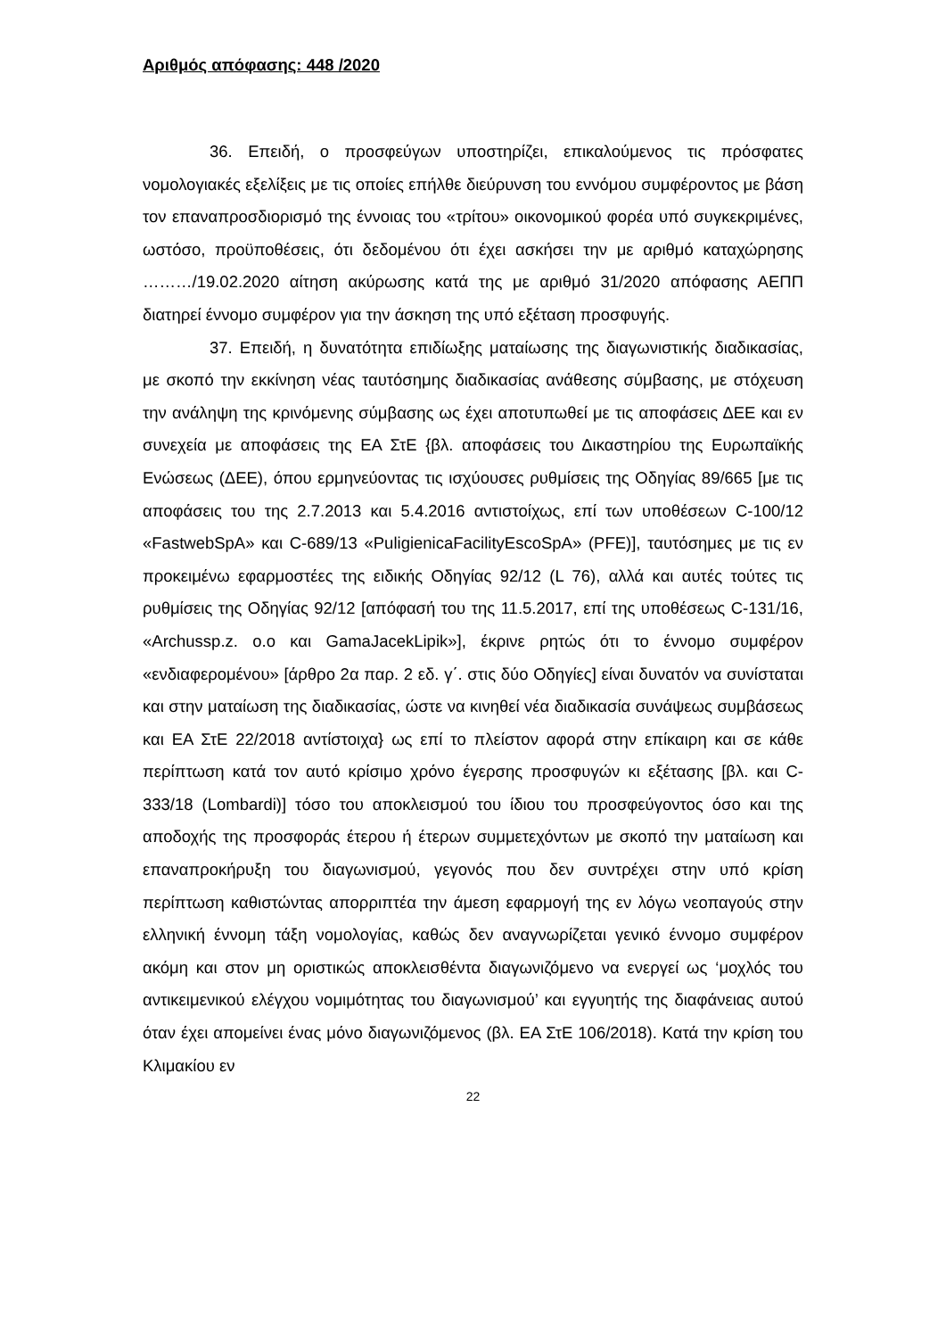Αριθμός απόφασης: 448 /2020
36. Επειδή, ο προσφεύγων υποστηρίζει, επικαλούμενος τις πρόσφατες νομολογιακές εξελίξεις με τις οποίες επήλθε διεύρυνση του εννόμου συμφέροντος με βάση τον επαναπροσδιορισμό της έννοιας του «τρίτου» οικονομικού φορέα υπό συγκεκριμένες, ωστόσο, προϋποθέσεις, ότι δεδομένου ότι έχει ασκήσει την με αριθμό καταχώρησης ………/19.02.2020 αίτηση ακύρωσης κατά της με αριθμό 31/2020 απόφασης ΑΕΠΠ διατηρεί έννομο συμφέρον για την άσκηση της υπό εξέταση προσφυγής.
37. Επειδή, η δυνατότητα επιδίωξης ματαίωσης της διαγωνιστικής διαδικασίας, με σκοπό την εκκίνηση νέας ταυτόσημης διαδικασίας ανάθεσης σύμβασης, με στόχευση την ανάληψη της κρινόμενης σύμβασης ως έχει αποτυπωθεί με τις αποφάσεις ΔΕΕ και εν συνεχεία με αποφάσεις της ΕΑ ΣτΕ {βλ. αποφάσεις του Δικαστηρίου της Ευρωπαϊκής Ενώσεως (ΔΕΕ), όπου ερμηνεύοντας τις ισχύουσες ρυθμίσεις της Οδηγίας 89/665 [με τις αποφάσεις του της 2.7.2013 και 5.4.2016 αντιστοίχως, επί των υποθέσεων C-100/12 «FastwebSpA» και C-689/13 «PuligienicaFacilityEscoSpA» (PFE)], ταυτόσημες με τις εν προκειμένω εφαρμοστέες της ειδικής Οδηγίας 92/12 (L 76), αλλά και αυτές τούτες τις ρυθμίσεις της Οδηγίας 92/12 [απόφασή του της 11.5.2017, επί της υποθέσεως C-131/16, «Archussp.z. o.o και GamaJacekLipik»], έκρινε ρητώς ότι το έννομο συμφέρον «ενδιαφερομένου» [άρθρο 2α παρ. 2 εδ. γ΄. στις δύο Οδηγίες] είναι δυνατόν να συνίσταται και στην ματαίωση της διαδικασίας, ώστε να κινηθεί νέα διαδικασία συνάψεως συμβάσεως και ΕΑ ΣτΕ 22/2018 αντίστοιχα} ως επί το πλείστον αφορά στην επίκαιρη και σε κάθε περίπτωση κατά τον αυτό κρίσιμο χρόνο έγερσης προσφυγών κι εξέτασης [βλ. και C-333/18 (Lombardi)] τόσο του αποκλεισμού του ίδιου του προσφεύγοντος όσο και της αποδοχής της προσφοράς έτερου ή έτερων συμμετεχόντων με σκοπό την ματαίωση και επαναπροκήρυξη του διαγωνισμού, γεγονός που δεν συντρέχει στην υπό κρίση περίπτωση καθιστώντας απορριπτέα την άμεση εφαρμογή της εν λόγω νεοπαγούς στην ελληνική έννομη τάξη νομολογίας, καθώς δεν αναγνωρίζεται γενικό έννομο συμφέρον ακόμη και στον μη οριστικώς αποκλεισθέντα διαγωνιζόμενο να ενεργεί ως ‘μοχλός του αντικειμενικού ελέγχου νομιμότητας του διαγωνισμού’ και εγγυητής της διαφάνειας αυτού όταν έχει απομείνει ένας μόνο διαγωνιζόμενος (βλ. ΕΑ ΣτΕ 106/2018). Κατά την κρίση του Κλιμακίου εν
22